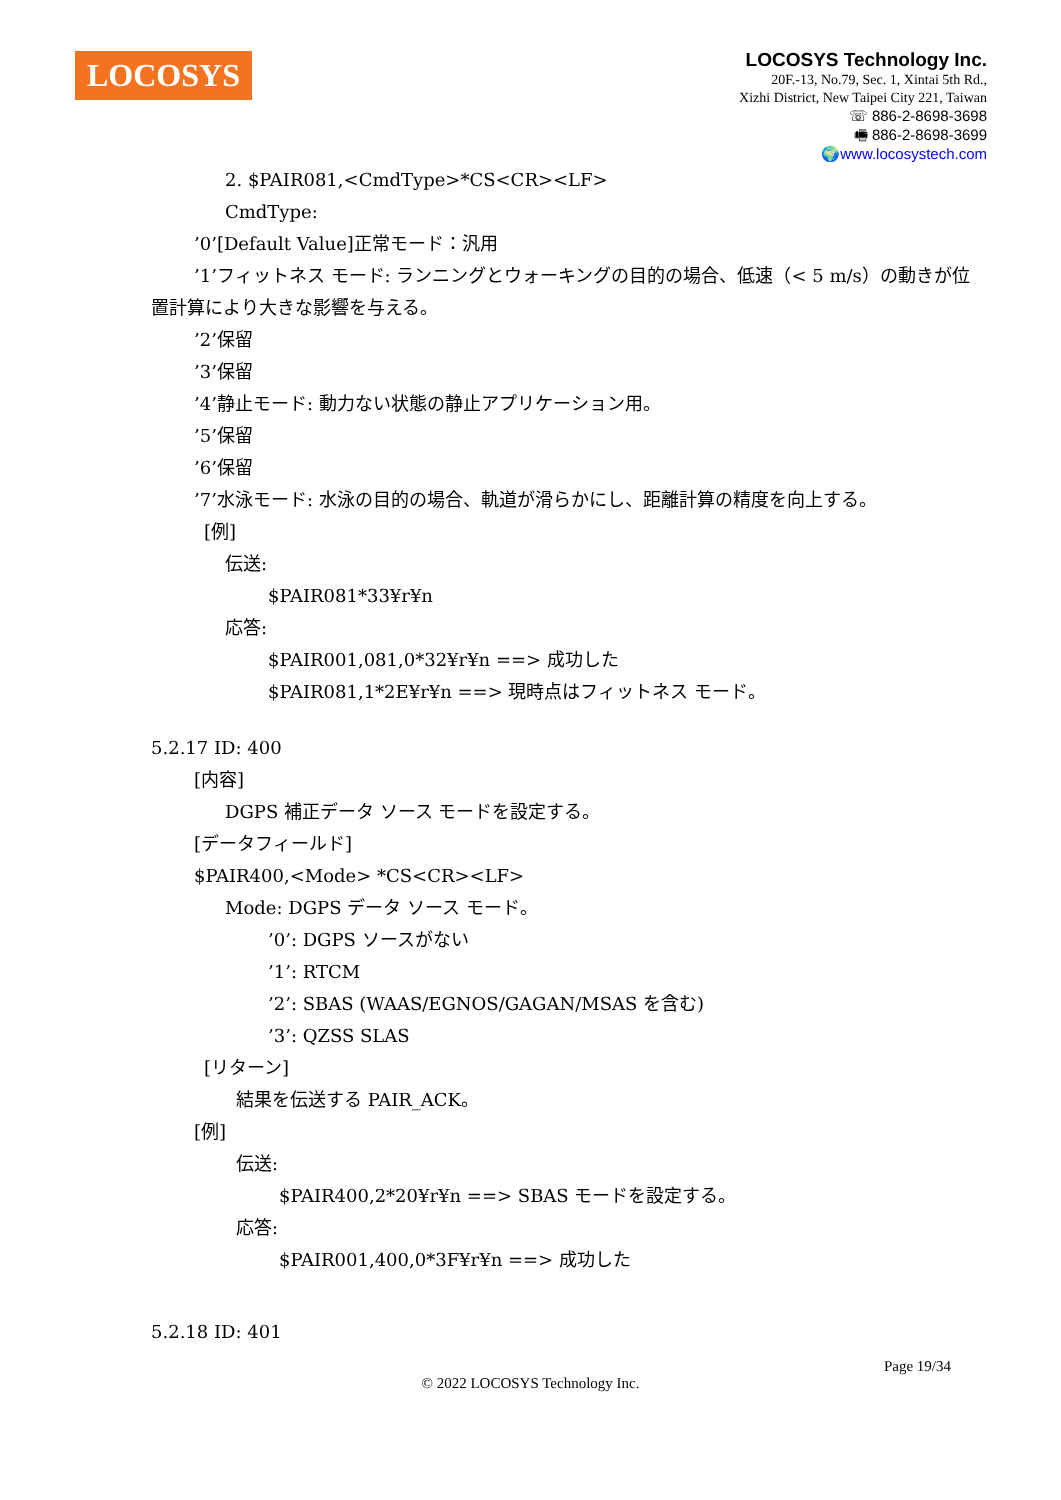LOCOSYS
LOCOSYS Technology Inc.
20F.-13, No.79, Sec. 1, Xintai 5th Rd.,
Xizhi District, New Taipei City 221, Taiwan
☏ 886-2-8698-3698
🖷 886-2-8698-3699
🌍www.locosystech.com
2. $PAIR081,<CmdType>*CS<CR><LF>
CmdType:
’0’[Default Value]正常モード：汎用
’1’フィットネス モード: ランニングとウォーキングの目的の場合、低速（< 5 m/s）の動きが位置計算により大きな影響を与える。
’2’保留
’3’保留
’4’静止モード: 動力ない状態の静止アプリケーション用。
’5’保留
’6’保留
’7’水泳モード: 水泳の目的の場合、軌道が滑らかにし、距離計算の精度を向上する。
[例]
伝送:
$PAIR081*33¥r¥n
応答:
$PAIR001,081,0*32¥r¥n ==> 成功した
$PAIR081,1*2E¥r¥n ==> 現時点はフィットネス モード。
5.2.17 ID: 400
[内容]
DGPS 補正データ ソース モードを設定する。
[データフィールド]
$PAIR400,<Mode> *CS<CR><LF>
Mode: DGPS データ ソース モード。
’0’: DGPS ソースがない
’1’: RTCM
’2’: SBAS (WAAS/EGNOS/GAGAN/MSAS を含む)
’3’: QZSS SLAS
[リターン]
結果を伝送する PAIR_ACK。
[例]
伝送:
$PAIR400,2*20¥r¥n ==> SBAS モードを設定する。
応答:
$PAIR001,400,0*3F¥r¥n ==> 成功した
5.2.18 ID: 401
Page 19/34
© 2022 LOCOSYS Technology Inc.